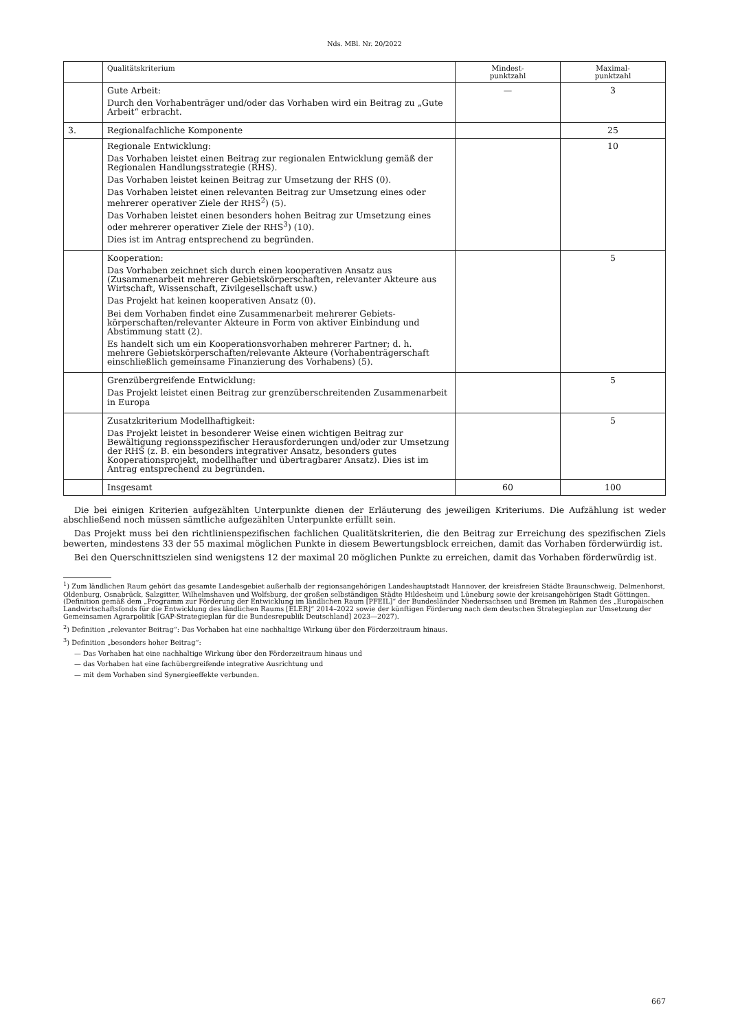Nds. MBl. Nr. 20/2022
| | Qualitätskriterium | Mindest- punktzahl | Maximal- punktzahl |
| --- | --- | --- | --- |
| | Gute Arbeit: Durch den Vorhabenträger und/oder das Vorhaben wird ein Beitrag zu „Gute Arbeit“ erbracht. | — | 3 |
| 3. | Regionalfachliche Komponente | | 25 |
| | Regionale Entwicklung: Das Vorhaben leistet einen Beitrag zur regionalen Entwicklung gemäß der Regionalen Handlungsstrategie (RHS). Das Vorhaben leistet keinen Beitrag zur Umsetzung der RHS (0). Das Vorhaben leistet einen relevanten Beitrag zur Umsetzung eines oder mehrerer operativer Ziele der RHS<sup>2</sup>) (5). Das Vorhaben leistet einen besonders hohen Beitrag zur Umsetzung eines oder mehrerer operativer Ziele der RHS<sup>3</sup>) (10). Dies ist im Antrag entsprechend zu begründen. | | 10 |
| | Kooperation: Das Vorhaben zeichnet sich durch einen kooperativen Ansatz aus (Zusammenarbeit mehrerer Gebietskörperschaften, relevanter Akteure aus Wirtschaft, Wissenschaft, Zivilgesellschaft usw.) Das Projekt hat keinen kooperativen Ansatz (0). Bei dem Vorhaben findet eine Zusammenarbeit mehrerer Gebiets­körperschaften/relevanter Akteure in Form von aktiver Einbindung und Abstimmung statt (2). Es handelt sich um ein Kooperationsvorhaben mehrerer Partner; d. h. mehrere Gebietskörperschaften/relevante Akteure (Vorhabenträgerschaft einschließlich gemeinsame Finanzierung des Vorhabens) (5). | | 5 |
| | Grenzübergreifende Entwicklung: Das Projekt leistet einen Beitrag zur grenzüberschreitenden Zusammenarbeit in Europa | | 5 |
| | Zusatzkriterium Modellhaftigkeit: Das Projekt leistet in besonderer Weise einen wichtigen Beitrag zur Bewältigung regionsspezifischer Herausforderungen und/oder zur Umsetzung der RHS (z. B. ein besonders integrativer Ansatz, besonders gutes Kooperationsprojekt, modellhafter und übertragbarer Ansatz). Dies ist im Antrag entsprechend zu begründen. | | 5 |
| | Insgesamt | 60 | 100 |
Die bei einigen Kriterien aufgezählten Unterpunkte dienen der Erläuterung des jeweiligen Kriteriums. Die Aufzählung ist weder abschließend noch müssen sämtliche aufgezählten Unterpunkte erfüllt sein.
Das Projekt muss bei den richtlinienspezifischen fachlichen Qualitätskriterien, die den Beitrag zur Erreichung des spezifischen Ziels bewerten, mindestens 33 der 55 maximal möglichen Punkte in diesem Bewertungsblock erreichen, damit das Vorhaben förderwürdig ist.
Bei den Querschnittszielen sind wenigstens 12 der maximal 20 möglichen Punkte zu erreichen, damit das Vorhaben förderwürdig ist.
<sup>1</sup>) Zum ländlichen Raum gehört das gesamte Landesgebiet außerhalb der regionsangehörigen Landeshauptstadt Hannover, der kreisfreien Städte Braunschweig, Delmenhorst, Oldenburg, Osnabrück, Salzgitter, Wilhelmshaven und Wolfsburg, der großen selbständigen Städte Hildesheim und Lüneburg sowie der kreisangehörigen Stadt Göttingen. (Definition gemäß dem „Programm zur Förderung der Entwicklung im ländlichen Raum [PFEIL]“ der Bundesländer Niedersachsen und Bremen im Rahmen des „Europäischen Landwirtschaftsfonds für die Entwicklung des ländlichen Raums [ELER]“ 2014–2022 sowie der künftigen Förderung nach dem deutschen Strategieplan zur Umsetzung der Gemeinsamen Agrarpolitik [GAP-Strategieplan für die Bundesrepublik Deutschland] 2023—2027).
<sup>2</sup>) Definition „relevanter Beitrag“: Das Vorhaben hat eine nachhaltige Wirkung über den Förderzeitraum hinaus.
<sup>3</sup>) Definition „besonders hoher Beitrag“:
— Das Vorhaben hat eine nachhaltige Wirkung über den Förderzeitraum hinaus und
— das Vorhaben hat eine fachübergreifende integrative Ausrichtung und
— mit dem Vorhaben sind Synergieeffekte verbunden.
667